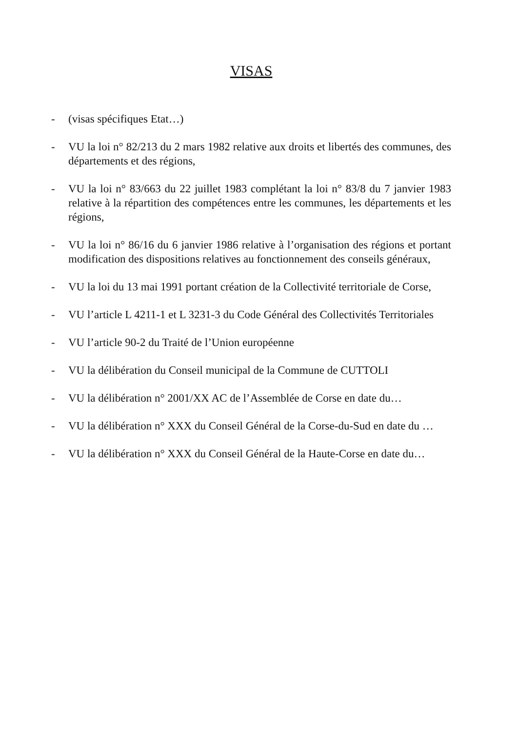VISAS
- (visas spécifiques Etat…)
- VU la loi n° 82/213 du 2 mars 1982 relative aux droits et libertés des communes, des départements et des régions,
- VU la loi n° 83/663 du 22 juillet 1983 complétant la loi n° 83/8 du 7 janvier 1983 relative à la répartition des compétences entre les communes, les départements et les régions,
- VU la loi n° 86/16 du 6 janvier 1986 relative à l’organisation des régions et portant modification des dispositions relatives au fonctionnement des conseils généraux,
- VU la loi du 13 mai 1991 portant création de la Collectivité territoriale de Corse,
- VU l’article L 4211-1 et L 3231-3 du Code Général des Collectivités Territoriales
- VU l’article 90-2 du Traité de l’Union européenne
- VU la délibération du Conseil municipal de la Commune de CUTTOLI
- VU la délibération n° 2001/XX AC de l’Assemblée de Corse en date du…
- VU la délibération n° XXX du Conseil Général de la Corse-du-Sud en date du …
- VU la délibération n° XXX du Conseil Général de la Haute-Corse en date du…